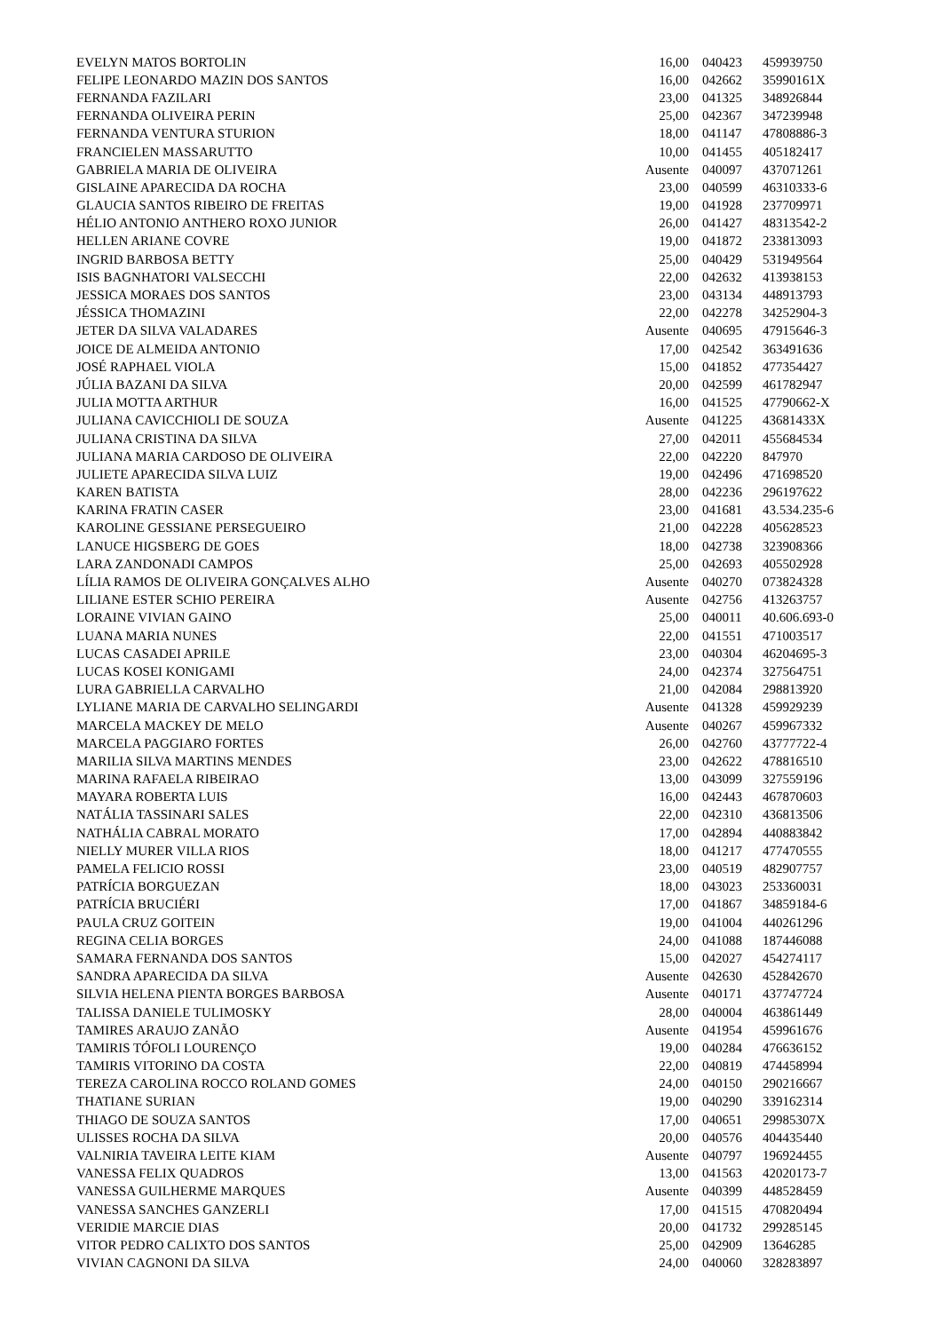| EVELYN MATOS BORTOLIN | 16,00 | 040423 | 459939750 |
| FELIPE LEONARDO MAZIN DOS SANTOS | 16,00 | 042662 | 35990161X |
| FERNANDA FAZILARI | 23,00 | 041325 | 348926844 |
| FERNANDA OLIVEIRA PERIN | 25,00 | 042367 | 347239948 |
| FERNANDA VENTURA STURION | 18,00 | 041147 | 47808886-3 |
| FRANCIELEN MASSARUTTO | 10,00 | 041455 | 405182417 |
| GABRIELA MARIA DE OLIVEIRA | Ausente | 040097 | 437071261 |
| GISLAINE APARECIDA DA ROCHA | 23,00 | 040599 | 46310333-6 |
| GLAUCIA SANTOS RIBEIRO DE FREITAS | 19,00 | 041928 | 237709971 |
| HÉLIO ANTONIO ANTHERO ROXO JUNIOR | 26,00 | 041427 | 48313542-2 |
| HELLEN ARIANE COVRE | 19,00 | 041872 | 233813093 |
| INGRID BARBOSA BETTY | 25,00 | 040429 | 531949564 |
| ISIS BAGNHATORI VALSECCHI | 22,00 | 042632 | 413938153 |
| JESSICA MORAES DOS SANTOS | 23,00 | 043134 | 448913793 |
| JÉSSICA THOMAZINI | 22,00 | 042278 | 34252904-3 |
| JETER DA SILVA VALADARES | Ausente | 040695 | 47915646-3 |
| JOICE DE ALMEIDA ANTONIO | 17,00 | 042542 | 363491636 |
| JOSÉ RAPHAEL VIOLA | 15,00 | 041852 | 477354427 |
| JÚLIA BAZANI DA SILVA | 20,00 | 042599 | 461782947 |
| JULIA MOTTA ARTHUR | 16,00 | 041525 | 47790662-X |
| JULIANA CAVICCHIOLI DE SOUZA | Ausente | 041225 | 43681433X |
| JULIANA CRISTINA DA SILVA | 27,00 | 042011 | 455684534 |
| JULIANA MARIA CARDOSO DE OLIVEIRA | 22,00 | 042220 | 847970 |
| JULIETE APARECIDA SILVA LUIZ | 19,00 | 042496 | 471698520 |
| KAREN BATISTA | 28,00 | 042236 | 296197622 |
| KARINA FRATIN CASER | 23,00 | 041681 | 43.534.235-6 |
| KAROLINE GESSIANE PERSEGUEIRO | 21,00 | 042228 | 405628523 |
| LANUCE HIGSBERG DE GOES | 18,00 | 042738 | 323908366 |
| LARA ZANDONADI CAMPOS | 25,00 | 042693 | 405502928 |
| LÍLIA RAMOS DE OLIVEIRA GONÇALVES ALHO | Ausente | 040270 | 073824328 |
| LILIANE ESTER SCHIO PEREIRA | Ausente | 042756 | 413263757 |
| LORAINE VIVIAN GAINO | 25,00 | 040011 | 40.606.693-0 |
| LUANA MARIA NUNES | 22,00 | 041551 | 471003517 |
| LUCAS CASADEI APRILE | 23,00 | 040304 | 46204695-3 |
| LUCAS KOSEI KONIGAMI | 24,00 | 042374 | 327564751 |
| LURA GABRIELLA CARVALHO | 21,00 | 042084 | 298813920 |
| LYLIANE MARIA DE CARVALHO SELINGARDI | Ausente | 041328 | 459929239 |
| MARCELA MACKEY DE MELO | Ausente | 040267 | 459967332 |
| MARCELA PAGGIARO FORTES | 26,00 | 042760 | 43777722-4 |
| MARILIA SILVA MARTINS MENDES | 23,00 | 042622 | 478816510 |
| MARINA RAFAELA RIBEIRAO | 13,00 | 043099 | 327559196 |
| MAYARA ROBERTA LUIS | 16,00 | 042443 | 467870603 |
| NATÁLIA TASSINARI SALES | 22,00 | 042310 | 436813506 |
| NATHÁLIA CABRAL MORATO | 17,00 | 042894 | 440883842 |
| NIELLY MURER VILLA RIOS | 18,00 | 041217 | 477470555 |
| PAMELA FELICIO ROSSI | 23,00 | 040519 | 482907757 |
| PATRÍCIA BORGUEZAN | 18,00 | 043023 | 253360031 |
| PATRÍCIA BRUCIÉRI | 17,00 | 041867 | 34859184-6 |
| PAULA CRUZ GOITEIN | 19,00 | 041004 | 440261296 |
| REGINA CELIA BORGES | 24,00 | 041088 | 187446088 |
| SAMARA FERNANDA DOS SANTOS | 15,00 | 042027 | 454274117 |
| SANDRA APARECIDA DA SILVA | Ausente | 042630 | 452842670 |
| SILVIA HELENA PIENTA BORGES BARBOSA | Ausente | 040171 | 437747724 |
| TALISSA DANIELE TULIMOSKY | 28,00 | 040004 | 463861449 |
| TAMIRES ARAUJO ZANÃO | Ausente | 041954 | 459961676 |
| TAMIRIS TÓFOLI LOURENÇO | 19,00 | 040284 | 476636152 |
| TAMIRIS VITORINO DA COSTA | 22,00 | 040819 | 474458994 |
| TEREZA CAROLINA ROCCO ROLAND GOMES | 24,00 | 040150 | 290216667 |
| THATIANE SURIAN | 19,00 | 040290 | 339162314 |
| THIAGO DE SOUZA SANTOS | 17,00 | 040651 | 29985307X |
| ULISSES ROCHA DA SILVA | 20,00 | 040576 | 404435440 |
| VALNIRIA TAVEIRA LEITE KIAM | Ausente | 040797 | 196924455 |
| VANESSA FELIX QUADROS | 13,00 | 041563 | 42020173-7 |
| VANESSA GUILHERME MARQUES | Ausente | 040399 | 448528459 |
| VANESSA SANCHES GANZERLI | 17,00 | 041515 | 470820494 |
| VERIDIE MARCIE DIAS | 20,00 | 041732 | 299285145 |
| VITOR PEDRO CALIXTO DOS SANTOS | 25,00 | 042909 | 13646285 |
| VIVIAN CAGNONI DA SILVA | 24,00 | 040060 | 328283897 |